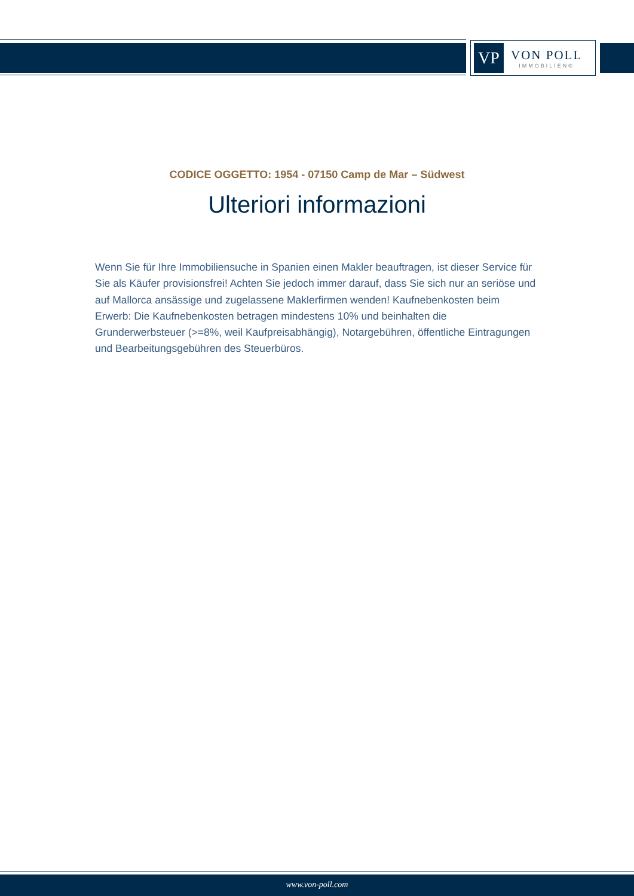VP
VON POLL
IMMOBILIEN®
CODICE OGGETTO: 1954 - 07150 Camp de Mar – Südwest
Ulteriori informazioni
Wenn Sie für Ihre Immobiliensuche in Spanien einen Makler beauftragen, ist dieser Service für Sie als Käufer provisionsfrei! Achten Sie jedoch immer darauf, dass Sie sich nur an seriöse und auf Mallorca ansässige und zugelassene Maklerfirmen wenden! Kaufnebenkosten beim Erwerb: Die Kaufnebenkosten betragen mindestens 10% und beinhalten die Grunderwerbsteuer (>=8%, weil Kaufpreisabhängig), Notargebühren, öffentliche Eintragungen und Bearbeitungsgebühren des Steuerbüros.
www.von-poll.com